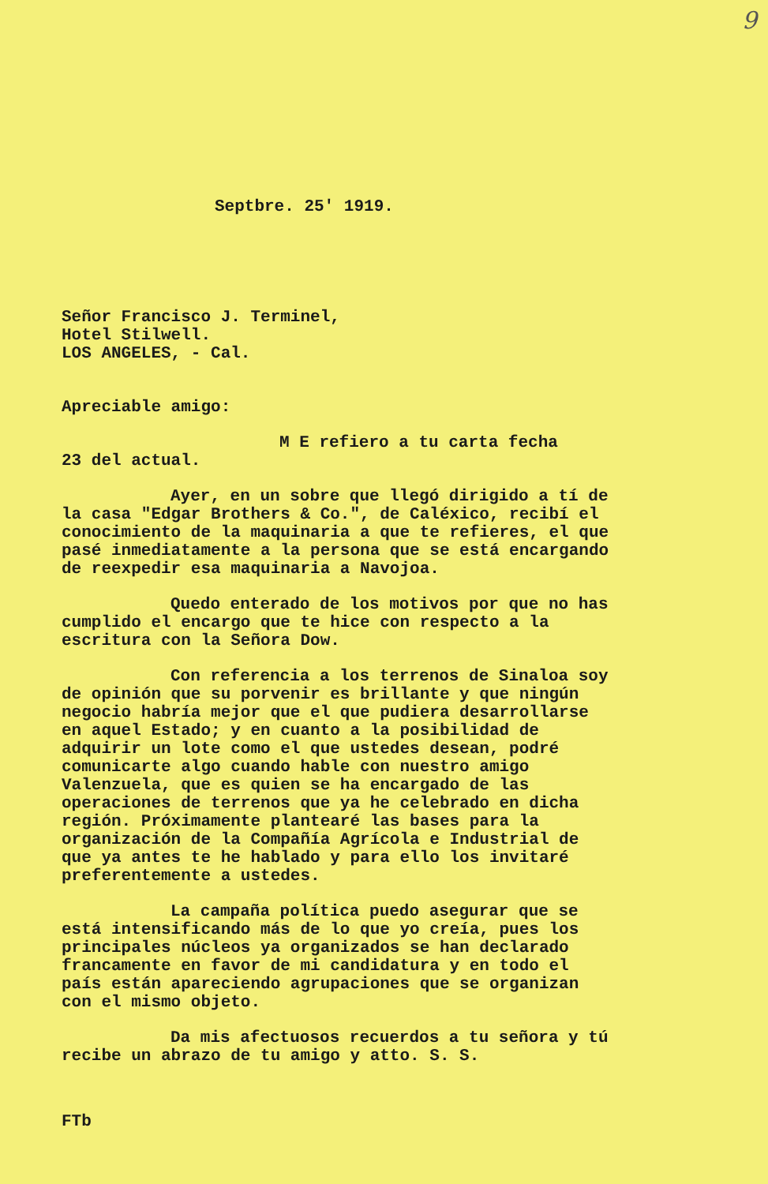9
Septbre. 25' 1919.
Señor Francisco J. Terminel,
Hotel Stilwell.
LOS ANGELES, - Cal.
Apreciable amigo:
M E refiero a tu carta fecha
23 del actual.
Ayer, en un sobre que llegó dirigido a tí de la casa "Edgar Brothers & Co.", de Caléxico, recibí el conocimiento de la maquinaria a que te refieres, el que pasé inmediatamente a la persona que se está encargando de reexpedir esa maquinaria a Navojoa.
Quedo enterado de los motivos por que no has cumplido el encargo que te hice con respecto a la escritura con la Señora Dow.
Con referencia a los terrenos de Sinaloa soy de opinión que su porvenir es brillante y que ningún negocio habría mejor que el que pudiera desarrollarse en aquel Estado; y en cuanto a la posibilidad de adquirir un lote como el que ustedes desean, podré comunicarte algo cuando hable con nuestro amigo Valenzuela, que es quien se ha encargado de las operaciones de terrenos que ya he celebrado en dicha región. Próximamente plantearé las bases para la organización de la Compañía Agrícola e Industrial de que ya antes te he hablado y para ello los invitaré preferentemente a ustedes.
La campaña política puedo asegurar que se está intensificando más de lo que yo creía, pues los principales núcleos ya organizados se han declarado francamente en favor de mi candidatura y en todo el país están apareciendo agrupaciones que se organizan con el mismo objeto.
Da mis afectuosos recuerdos a tu señora y tú recibe un abrazo de tu amigo y atto. S. S.
FTb